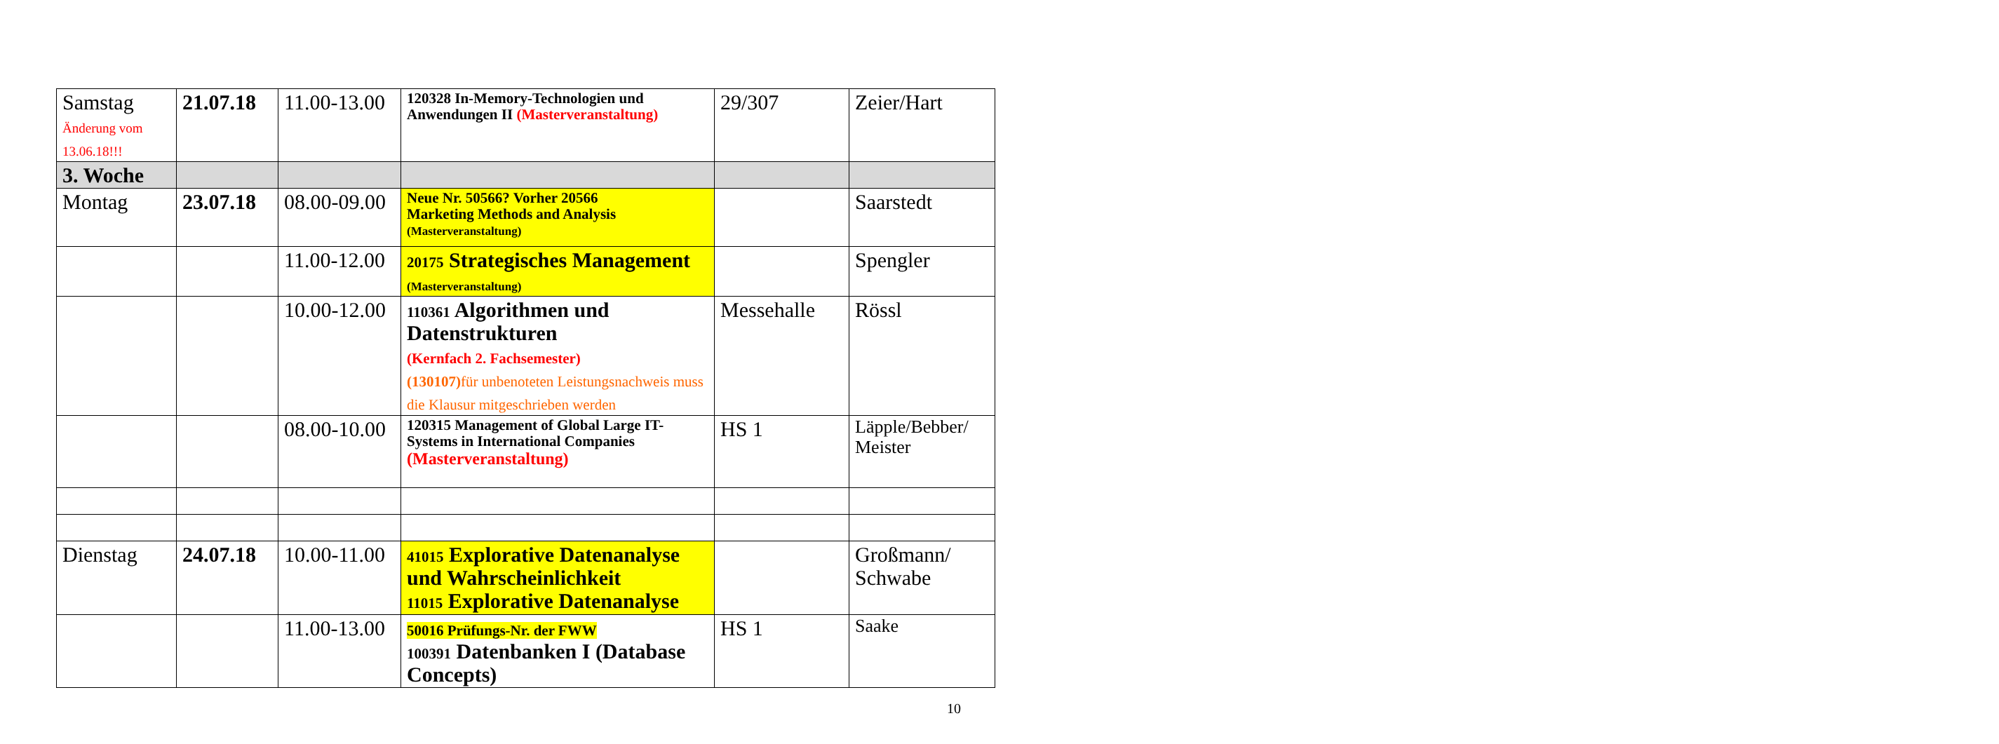| Samstag Änderung vom 13.06.18!!! | 21.07.18 | 11.00-13.00 | 120328 In-Memory-Technologien und Anwendungen II (Masterveranstaltung) | 29/307 | Zeier/Hart |
| 3. Woche | | | | | |
| Montag | 23.07.18 | 08.00-09.00 | Neue Nr. 50566? Vorher 20566 Marketing Methods and Analysis (Masterveranstaltung) | | Saarstedt |
| | | 11.00-12.00 | 20175 Strategisches Management (Masterveranstaltung) | | Spengler |
| | | 10.00-12.00 | 110361 Algorithmen und Datenstrukturen (Kernfach 2. Fachsemester) (130107) für unbenoteten Leistungsnachweis muss die Klausur mitgeschrieben werden | Messehalle | Rössl |
| | | 08.00-10.00 | 120315 Management of Global Large IT-Systems in International Companies (Masterveranstaltung) | HS 1 | Läpple/Bebber/ Meister |
| Dienstag | 24.07.18 | 10.00-11.00 | 41015 Explorative Datenanalyse und Wahrscheinlichkeit 11015 Explorative Datenanalyse | | Großmann/ Schwabe |
| | | 11.00-13.00 | 50016 Prüfungs-Nr. der FWW 100391 Datenbanken I (Database Concepts) | HS 1 | Saake |
10